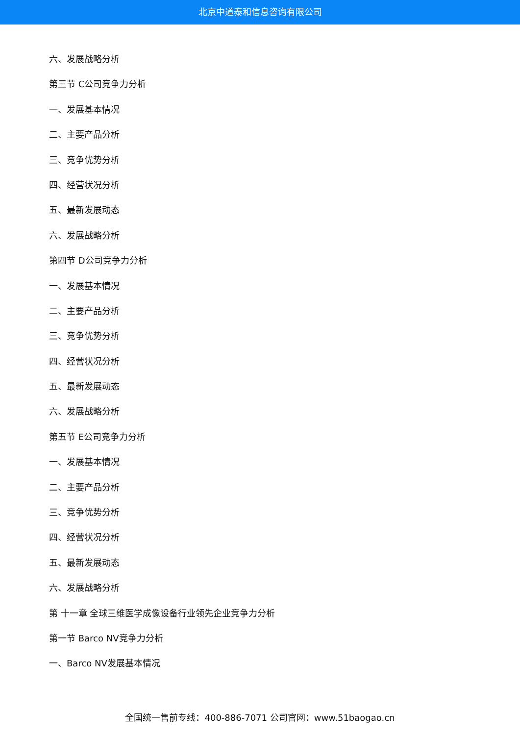北京中道泰和信息咨询有限公司
六、发展战略分析
第三节 C公司竞争力分析
一、发展基本情况
二、主要产品分析
三、竞争优势分析
四、经营状况分析
五、最新发展动态
六、发展战略分析
第四节 D公司竞争力分析
一、发展基本情况
二、主要产品分析
三、竞争优势分析
四、经营状况分析
五、最新发展动态
六、发展战略分析
第五节 E公司竞争力分析
一、发展基本情况
二、主要产品分析
三、竞争优势分析
四、经营状况分析
五、最新发展动态
六、发展战略分析
第 十一章 全球三维医学成像设备行业领先企业竞争力分析
第一节 Barco NV竞争力分析
一、Barco NV发展基本情况
全国统一售前专线：400-886-7071 公司官网：www.51baogao.cn